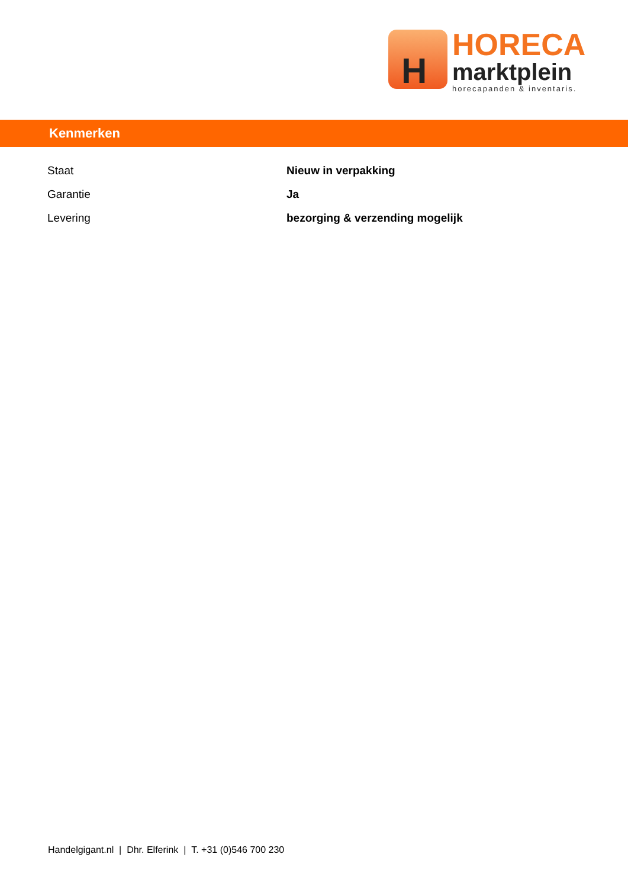H
HORECA
marktplein
horecapanden & inventaris.
Kenmerken
| Staat | Nieuw in verpakking |
| Garantie | Ja |
| Levering | bezorging & verzending mogelijk |
Handelgigant.nl | Dhr. Elferink | T. +31 (0)546 700 230